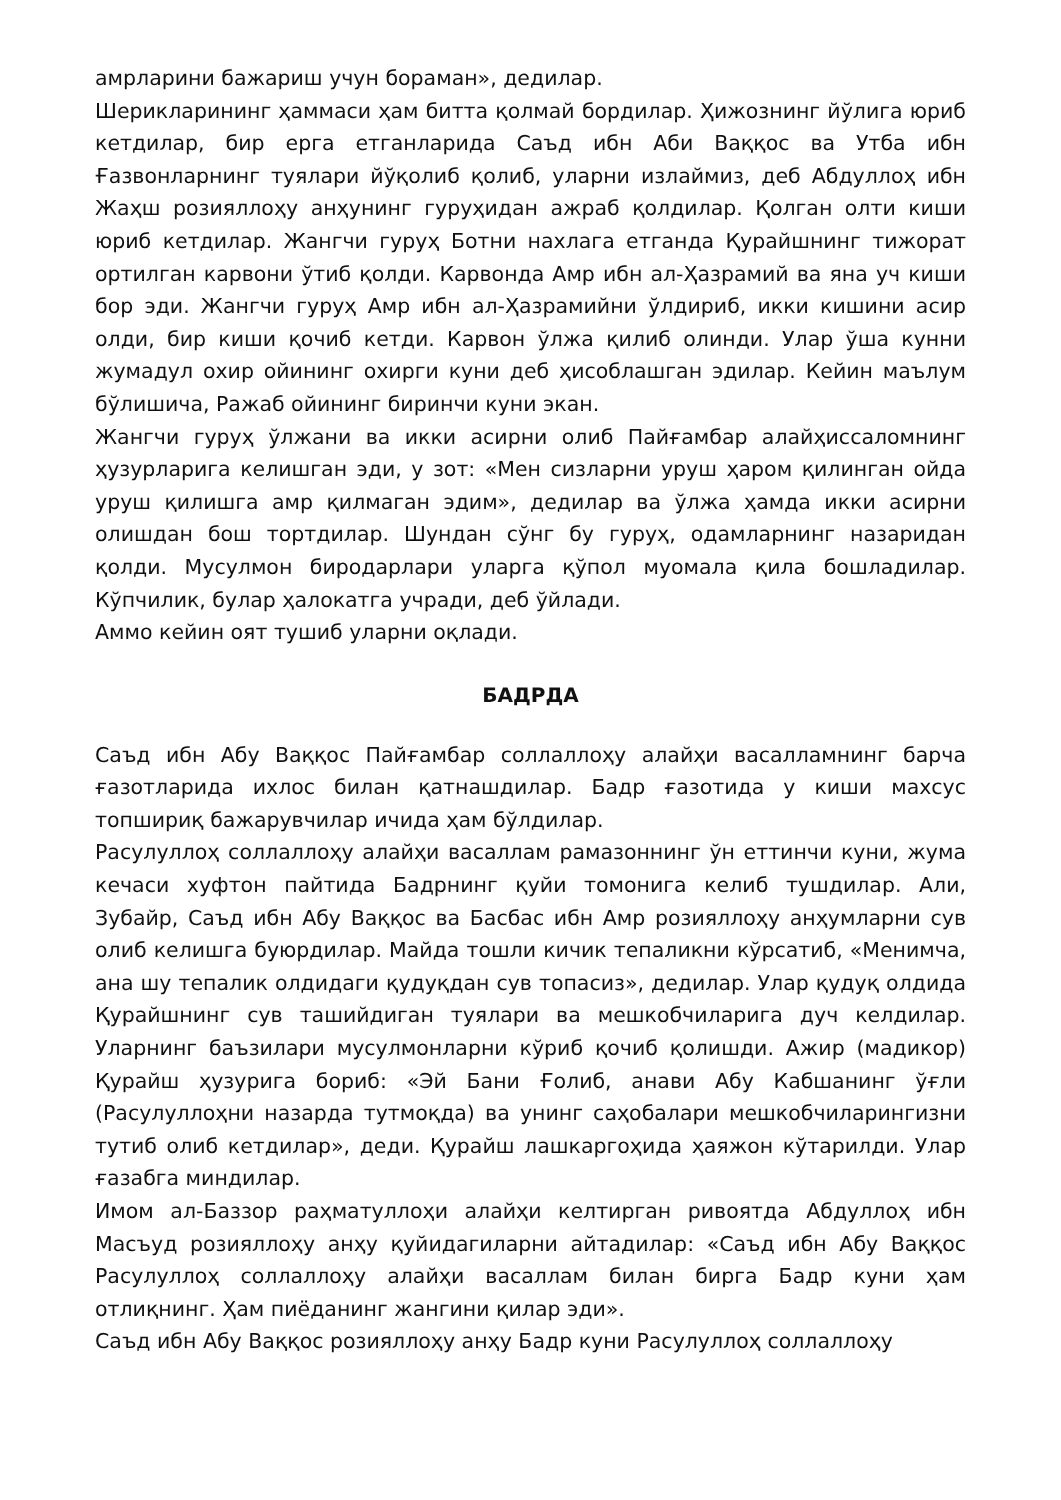амрларини бажариш учун бораман», дедилар.
Шерикларининг ҳаммаси ҳам битта қолмай бордилар. Ҳижознинг йўлига юриб кетдилар, бир ерга етганларида Саъд ибн Аби Ваққос ва Утба ибн Ғазвонларнинг туялари йўқолиб қолиб, уларни излаймиз, деб Абдуллоҳ ибн Жаҳш розияллоҳу анҳунинг гуруҳидан ажраб қолдилар. Қолган олти киши юриб кетдилар. Жангчи гуруҳ Ботни нахлага етганда Қурайшнинг тижорат ортилган карвони ўтиб қолди. Карвонда Амр ибн ал-Ҳазрамий ва яна уч киши бор эди. Жангчи гуруҳ Амр ибн ал-Ҳазрамийни ўлдириб, икки кишини асир олди, бир киши қочиб кетди. Карвон ўлжа қилиб олинди. Улар ўша кунни жумадул охир ойининг охирги куни деб ҳисоблашган эдилар. Кейин маълум бўлишича, Ражаб ойининг биринчи куни экан.
Жангчи гуруҳ ўлжани ва икки асирни олиб Пайғамбар алайҳиссаломнинг ҳузурларига келишган эди, у зот: «Мен сизларни уруш ҳаром қилинган ойда уруш қилишга амр қилмаган эдим», дедилар ва ўлжа ҳамда икки асирни олишдан бош тортдилар. Шундан сўнг бу гуруҳ, одамларнинг назаридан қолди. Мусулмон биродарлари уларга қўпол муомала қила бошладилар. Кўпчилик, булар ҳалокатга учради, деб ўйлади.
Аммо кейин оят тушиб уларни оқлади.
БАДРДА
Саъд ибн Абу Ваққос Пайғамбар соллаллоҳу алайҳи васалламнинг барча ғазотларида ихлос билан қатнашдилар. Бадр ғазотида у киши махсус топшириқ бажарувчилар ичида ҳам бўлдилар.
Расулуллоҳ соллаллоҳу алайҳи васаллам рамазоннинг ўн еттинчи куни, жума кечаси хуфтон пайтида Бадрнинг қуйи томонига келиб тушдилар. Али, Зубайр, Саъд ибн Абу Ваққос ва Басбас ибн Амр розияллоҳу анҳумларни сув олиб келишга буюрдилар. Майда тошли кичик тепаликни кўрсатиб, «Менимча, ана шу тепалик олдидаги қудуқдан сув топасиз», дедилар. Улар қудуқ олдида Қурайшнинг сув ташийдиган туялари ва мешкобчиларига дуч келдилар. Уларнинг баъзилари мусулмонларни кўриб қочиб қолишди. Ажир (мадикор) Қурайш ҳузурига бориб: «Эй Бани Ғолиб, анави Абу Кабшанинг ўғли (Расулуллоҳни назарда тутмоқда) ва унинг саҳобалари мешкобчиларингизни тутиб олиб кетдилар», деди. Қурайш лашкаргоҳида ҳаяжон кўтарилди. Улар ғазабга миндилар.
Имом ал-Баззор раҳматуллоҳи алайҳи келтирган ривоятда Абдуллоҳ ибн Масъуд розияллоҳу анҳу қуйидагиларни айтадилар: «Саъд ибн Абу Ваққос Расулуллоҳ соллаллоҳу алайҳи васаллам билан бирга Бадр куни ҳам отлиқнинг. Ҳам пиёданинг жангини қилар эди».
Саъд ибн Абу Ваққос розияллоҳу анҳу Бадр куни Расулуллоҳ соллаллоҳу